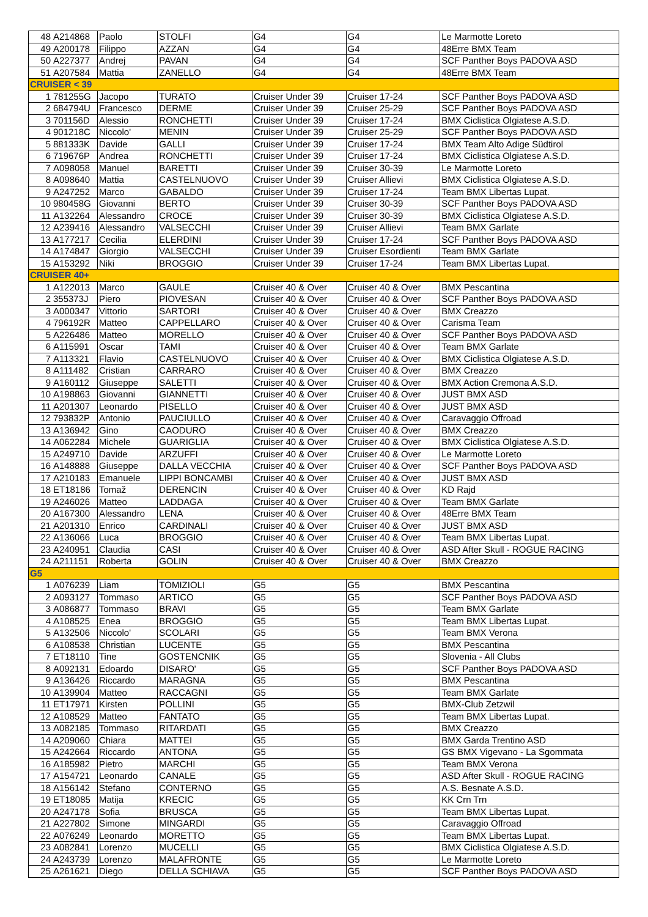| 48 | A214868 | Paolo | STOLFI | G4 | G4 | Le Marmotte Loreto |
| 49 | A200178 | Filippo | AZZAN | G4 | G4 | 48Erre BMX Team |
| 50 | A227377 | Andrej | PAVAN | G4 | G4 | SCF Panther Boys PADOVA ASD |
| 51 | A207584 | Mattia | ZANELLO | G4 | G4 | 48Erre BMX Team |
| CRUISER < 39 | | | | | | |
| 1 | 781255G | Jacopo | TURATO | Cruiser Under 39 | Cruiser 17-24 | SCF Panther Boys PADOVA ASD |
| 2 | 684794U | Francesco | DERME | Cruiser Under 39 | Cruiser 25-29 | SCF Panther Boys PADOVA ASD |
| 3 | 701156D | Alessio | RONCHETTI | Cruiser Under 39 | Cruiser 17-24 | BMX Ciclistica Olgiatese A.S.D. |
| 4 | 901218C | Niccolo' | MENIN | Cruiser Under 39 | Cruiser 25-29 | SCF Panther Boys PADOVA ASD |
| 5 | 881333K | Davide | GALLI | Cruiser Under 39 | Cruiser 17-24 | BMX Team Alto Adige Südtirol |
| 6 | 719676P | Andrea | RONCHETTI | Cruiser Under 39 | Cruiser 17-24 | BMX Ciclistica Olgiatese A.S.D. |
| 7 | A098058 | Manuel | BARETTI | Cruiser Under 39 | Cruiser 30-39 | Le Marmotte Loreto |
| 8 | A098640 | Mattia | CASTELNUOVO | Cruiser Under 39 | Cruiser Allievi | BMX Ciclistica Olgiatese A.S.D. |
| 9 | A247252 | Marco | GABALDO | Cruiser Under 39 | Cruiser 17-24 | Team BMX Libertas Lupat. |
| 10 | 980458G | Giovanni | BERTO | Cruiser Under 39 | Cruiser 30-39 | SCF Panther Boys PADOVA ASD |
| 11 | A132264 | Alessandro | CROCE | Cruiser Under 39 | Cruiser 30-39 | BMX Ciclistica Olgiatese A.S.D. |
| 12 | A239416 | Alessandro | VALSECCHI | Cruiser Under 39 | Cruiser Allievi | Team BMX Garlate |
| 13 | A177217 | Cecilia | ELERDINI | Cruiser Under 39 | Cruiser 17-24 | SCF Panther Boys PADOVA ASD |
| 14 | A174847 | Giorgio | VALSECCHI | Cruiser Under 39 | Cruiser Esordienti | Team BMX Garlate |
| 15 | A153292 | Niki | BROGGIO | Cruiser Under 39 | Cruiser 17-24 | Team BMX Libertas Lupat. |
| CRUISER 40+ | | | | | | |
| 1 | A122013 | Marco | GAULE | Cruiser 40 & Over | Cruiser 40 & Over | BMX Pescantina |
| 2 | 355373J | Piero | PIOVESAN | Cruiser 40 & Over | Cruiser 40 & Over | SCF Panther Boys PADOVA ASD |
| 3 | A000347 | Vittorio | SARTORI | Cruiser 40 & Over | Cruiser 40 & Over | BMX Creazzo |
| 4 | 796192R | Matteo | CAPPELLARO | Cruiser 40 & Over | Cruiser 40 & Over | Carisma Team |
| 5 | A226486 | Matteo | MORELLO | Cruiser 40 & Over | Cruiser 40 & Over | SCF Panther Boys PADOVA ASD |
| 6 | A115991 | Oscar | TAMI | Cruiser 40 & Over | Cruiser 40 & Over | Team BMX Garlate |
| 7 | A113321 | Flavio | CASTELNUOVO | Cruiser 40 & Over | Cruiser 40 & Over | BMX Ciclistica Olgiatese A.S.D. |
| 8 | A111482 | Cristian | CARRARO | Cruiser 40 & Over | Cruiser 40 & Over | BMX Creazzo |
| 9 | A160112 | Giuseppe | SALETTI | Cruiser 40 & Over | Cruiser 40 & Over | BMX Action Cremona A.S.D. |
| 10 | A198863 | Giovanni | GIANNETTI | Cruiser 40 & Over | Cruiser 40 & Over | JUST BMX ASD |
| 11 | A201307 | Leonardo | PISELLO | Cruiser 40 & Over | Cruiser 40 & Over | JUST BMX ASD |
| 12 | 793832P | Antonio | PAUCIULLO | Cruiser 40 & Over | Cruiser 40 & Over | Caravaggio Offroad |
| 13 | A136942 | Gino | CAODURO | Cruiser 40 & Over | Cruiser 40 & Over | BMX Creazzo |
| 14 | A062284 | Michele | GUARIGLIA | Cruiser 40 & Over | Cruiser 40 & Over | BMX Ciclistica Olgiatese A.S.D. |
| 15 | A249710 | Davide | ARZUFFI | Cruiser 40 & Over | Cruiser 40 & Over | Le Marmotte Loreto |
| 16 | A148888 | Giuseppe | DALLA VECCHIA | Cruiser 40 & Over | Cruiser 40 & Over | SCF Panther Boys PADOVA ASD |
| 17 | A210183 | Emanuele | LIPPI BONCAMBI | Cruiser 40 & Over | Cruiser 40 & Over | JUST BMX ASD |
| 18 | ET18186 | Tomaž | DERENCIN | Cruiser 40 & Over | Cruiser 40 & Over | KD Rajd |
| 19 | A246026 | Matteo | LADDAGA | Cruiser 40 & Over | Cruiser 40 & Over | Team BMX Garlate |
| 20 | A167300 | Alessandro | LENA | Cruiser 40 & Over | Cruiser 40 & Over | 48Erre BMX Team |
| 21 | A201310 | Enrico | CARDINALI | Cruiser 40 & Over | Cruiser 40 & Over | JUST BMX ASD |
| 22 | A136066 | Luca | BROGGIO | Cruiser 40 & Over | Cruiser 40 & Over | Team BMX Libertas Lupat. |
| 23 | A240951 | Claudia | CASI | Cruiser 40 & Over | Cruiser 40 & Over | ASD After Skull - ROGUE RACING |
| 24 | A211151 | Roberta | GOLIN | Cruiser 40 & Over | Cruiser 40 & Over | BMX Creazzo |
| G5 | | | | | | |
| 1 | A076239 | Liam | TOMIZIOLI | G5 | G5 | BMX Pescantina |
| 2 | A093127 | Tommaso | ARTICO | G5 | G5 | SCF Panther Boys PADOVA ASD |
| 3 | A086877 | Tommaso | BRAVI | G5 | G5 | Team BMX Garlate |
| 4 | A108525 | Enea | BROGGIO | G5 | G5 | Team BMX Libertas Lupat. |
| 5 | A132506 | Niccolo' | SCOLARI | G5 | G5 | Team BMX Verona |
| 6 | A108538 | Christian | LUCENTE | G5 | G5 | BMX Pescantina |
| 7 | ET18110 | Tine | GOSTENCNIK | G5 | G5 | Slovenia - All Clubs |
| 8 | A092131 | Edoardo | DISARO' | G5 | G5 | SCF Panther Boys PADOVA ASD |
| 9 | A136426 | Riccardo | MARAGNA | G5 | G5 | BMX Pescantina |
| 10 | A139904 | Matteo | RACCAGNI | G5 | G5 | Team BMX Garlate |
| 11 | ET17971 | Kirsten | POLLINI | G5 | G5 | BMX-Club Zetzwil |
| 12 | A108529 | Matteo | FANTATO | G5 | G5 | Team BMX Libertas Lupat. |
| 13 | A082185 | Tommaso | RITARDATI | G5 | G5 | BMX Creazzo |
| 14 | A209060 | Chiara | MATTEI | G5 | G5 | BMX Garda Trentino ASD |
| 15 | A242664 | Riccardo | ANTONA | G5 | G5 | GS BMX Vigevano - La Sgommata |
| 16 | A185982 | Pietro | MARCHI | G5 | G5 | Team BMX Verona |
| 17 | A154721 | Leonardo | CANALE | G5 | G5 | ASD After Skull - ROGUE RACING |
| 18 | A156142 | Stefano | CONTERNO | G5 | G5 | A.S. Besnate A.S.D. |
| 19 | ET18085 | Matija | KRECIC | G5 | G5 | KK Crn Trn |
| 20 | A247178 | Sofia | BRUSCA | G5 | G5 | Team BMX Libertas Lupat. |
| 21 | A227802 | Simone | MINGARDI | G5 | G5 | Caravaggio Offroad |
| 22 | A076249 | Leonardo | MORETTO | G5 | G5 | Team BMX Libertas Lupat. |
| 23 | A082841 | Lorenzo | MUCELLI | G5 | G5 | BMX Ciclistica Olgiatese A.S.D. |
| 24 | A243739 | Lorenzo | MALAFRONTE | G5 | G5 | Le Marmotte Loreto |
| 25 | A261621 | Diego | DELLA SCHIAVA | G5 | G5 | SCF Panther Boys PADOVA ASD |